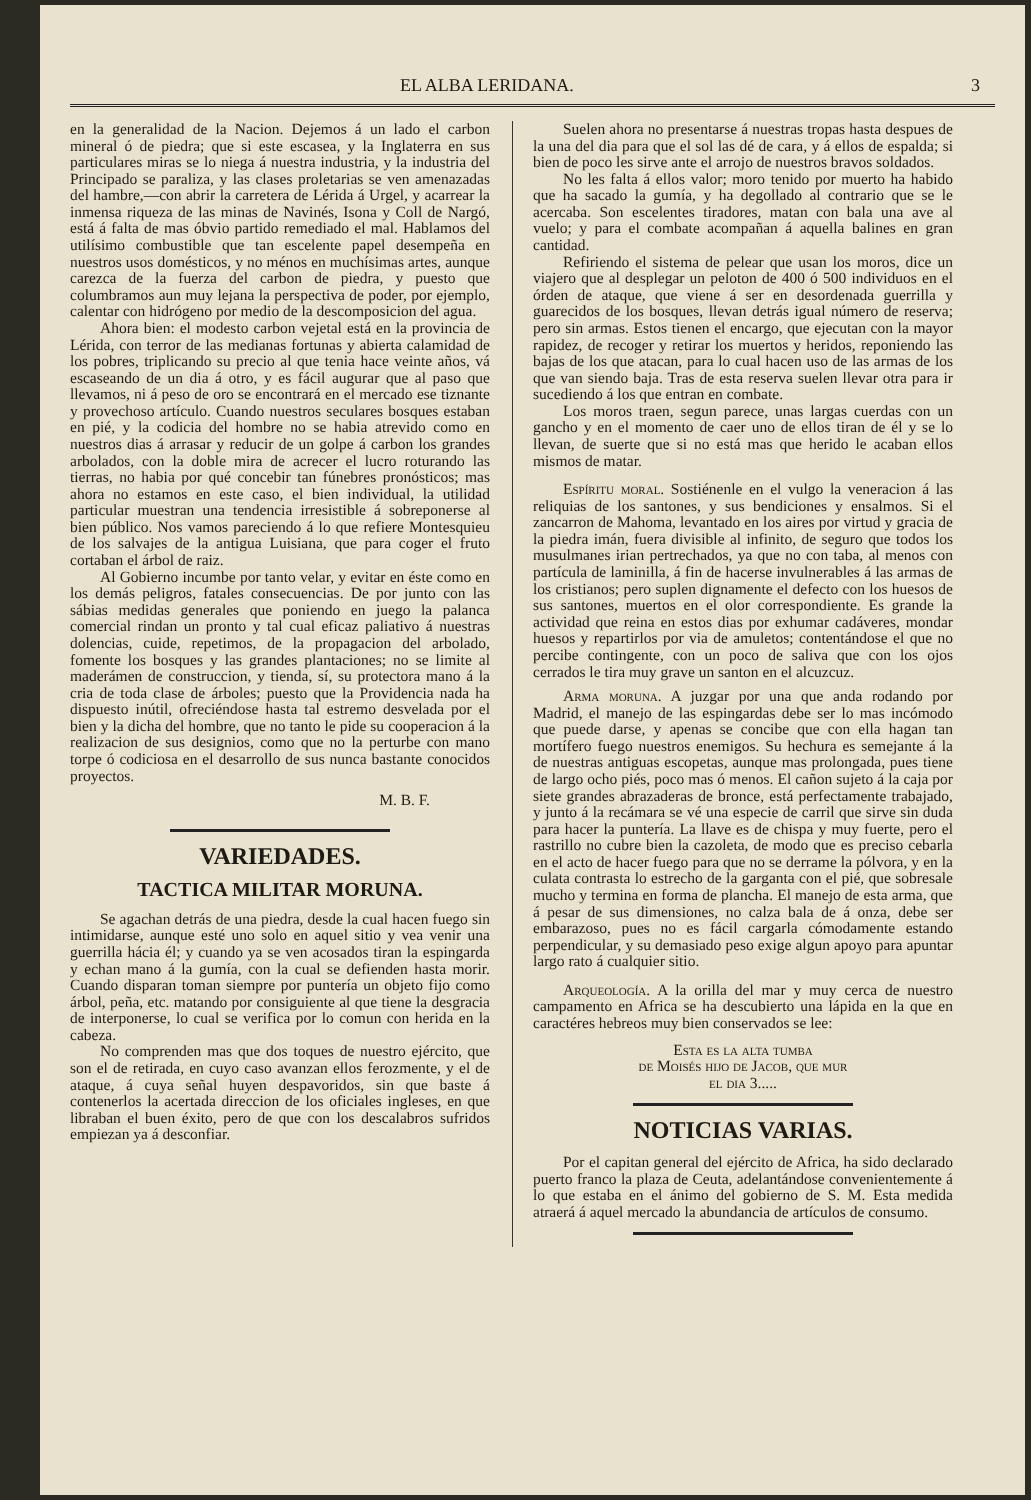EL ALBA LERIDANA. 3
en la generalidad de la Nacion. Dejemos á un lado el carbon mineral ó de piedra; que si este escasea, y la Inglaterra en sus particulares miras se lo niega á nuestra industria, y la industria del Principado se paraliza, y las clases proletarias se ven amenazadas del hambre,—con abrir la carretera de Lérida á Urgel, y acarrear la inmensa riqueza de las minas de Navinés, Isona y Coll de Nargó, está á falta de mas óbvio partido remediado el mal. Hablamos del utilísimo combustible que tan escelente papel desempeña en nuestros usos domésticos, y no ménos en muchísimas artes, aunque carezca de la fuerza del carbon de piedra, y puesto que columbramos aun muy lejana la perspectiva de poder, por ejemplo, calentar con hidrógeno por medio de la descomposicion del agua.
Ahora bien: el modesto carbon vejetal está en la provincia de Lérida, con terror de las medianas fortunas y abierta calamidad de los pobres, triplicando su precio al que tenia hace veinte años, vá escaseando de un dia á otro, y es fácil augurar que al paso que llevamos, ni á peso de oro se encontrará en el mercado ese tiznante y provechoso artículo. Cuando nuestros seculares bosques estaban en pié, y la codicia del hombre no se habia atrevido como en nuestros dias á arrasar y reducir de un golpe á carbon los grandes arbolados, con la doble mira de acrecer el lucro roturando las tierras, no habia por qué concebir tan fúnebres pronósticos; mas ahora no estamos en este caso, el bien individual, la utilidad particular muestran una tendencia irresistible á sobreponerse al bien público. Nos vamos pareciendo á lo que refiere Montesquieu de los salvajes de la antigua Luisiana, que para coger el fruto cortaban el árbol de raiz.
Al Gobierno incumbe por tanto velar, y evitar en éste como en los demás peligros, fatales consecuencias. De por junto con las sábias medidas generales que poniendo en juego la palanca comercial rindan un pronto y tal cual eficaz paliativo á nuestras dolencias, cuide, repetimos, de la propagacion del arbolado, fomente los bosques y las grandes plantaciones; no se limite al maderámen de construccion, y tienda, sí, su protectora mano á la cria de toda clase de árboles; puesto que la Providencia nada ha dispuesto inútil, ofreciéndose hasta tal estremo desvelada por el bien y la dicha del hombre, que no tanto le pide su cooperacion á la realizacion de sus designios, como que no la perturbe con mano torpe ó codiciosa en el desarrollo de sus nunca bastante conocidos proyectos.
M. B. F.
VARIEDADES.
TACTICA MILITAR MORUNA.
Se agachan detrás de una piedra, desde la cual hacen fuego sin intimidarse, aunque esté uno solo en aquel sitio y vea venir una guerrilla hácia él; y cuando ya se ven acosados tiran la espingarda y echan mano á la gumía, con la cual se defienden hasta morir. Cuando disparan toman siempre por puntería un objeto fijo como árbol, peña, etc. matando por consiguiente al que tiene la desgracia de interponerse, lo cual se verifica por lo comun con herida en la cabeza.
No comprenden mas que dos toques de nuestro ejército, que son el de retirada, en cuyo caso avanzan ellos ferozmente, y el de ataque, á cuya señal huyen despavoridos, sin que baste á contenerlos la acertada direccion de los oficiales ingleses, en que libraban el buen éxito, pero de que con los descalabros sufridos empiezan ya á desconfiar.
Suelen ahora no presentarse á nuestras tropas hasta despues de la una del dia para que el sol las dé de cara, y á ellos de espalda; si bien de poco les sirve ante el arrojo de nuestros bravos soldados.
No les falta á ellos valor; moro tenido por muerto ha habido que ha sacado la gumía, y ha degollado al contrario que se le acercaba. Son escelentes tiradores, matan con bala una ave al vuelo; y para el combate acompañan á aquella balines en gran cantidad.
Refiriendo el sistema de pelear que usan los moros, dice un viajero que al desplegar un peloton de 400 ó 500 individuos en el órden de ataque, que viene á ser en desordenada guerrilla y guarecidos de los bosques, llevan detrás igual número de reserva; pero sin armas. Estos tienen el encargo, que ejecutan con la mayor rapidez, de recoger y retirar los muertos y heridos, reponiendo las bajas de los que atacan, para lo cual hacen uso de las armas de los que van siendo baja. Tras de esta reserva suelen llevar otra para ir sucediendo á los que entran en combate.
Los moros traen, segun parece, unas largas cuerdas con un gancho y en el momento de caer uno de ellos tiran de él y se lo llevan, de suerte que si no está mas que herido le acaban ellos mismos de matar.
Espíritu moral. Sostiénenle en el vulgo la veneracion á las reliquias de los santones, y sus bendiciones y ensalmos. Si el zancarron de Mahoma, levantado en los aires por virtud y gracia de la piedra imán, fuera divisible al infinito, de seguro que todos los musulmanes irian pertrechados, ya que no con taba, al menos con partícula de laminilla, á fin de hacerse invulnerables á las armas de los cristianos; pero suplen dignamente el defecto con los huesos de sus santones, muertos en el olor correspondiente. Es grande la actividad que reina en estos dias por exhumar cadáveres, mondar huesos y repartirlos por via de amuletos; contentándose el que no percibe contingente, con un poco de saliva que con los ojos cerrados le tira muy grave un santon en el alcuzcuz.
Arma moruna. A juzgar por una que anda rodando por Madrid, el manejo de las espingardas debe ser lo mas incómodo que puede darse, y apenas se concibe que con ella hagan tan mortífero fuego nuestros enemigos. Su hechura es semejante á la de nuestras antiguas escopetas, aunque mas prolongada, pues tiene de largo ocho piés, poco mas ó menos. El cañon sujeto á la caja por siete grandes abrazaderas de bronce, está perfectamente trabajado, y junto á la recámara se vé una especie de carril que sirve sin duda para hacer la puntería. La llave es de chispa y muy fuerte, pero el rastrillo no cubre bien la cazoleta, de modo que es preciso cebarla en el acto de hacer fuego para que no se derrame la pólvora, y en la culata contrasta lo estrecho de la garganta con el pié, que sobresale mucho y termina en forma de plancha. El manejo de esta arma, que á pesar de sus dimensiones, no calza bala de á onza, debe ser embarazoso, pues no es fácil cargarla cómodamente estando perpendicular, y su demasiado peso exige algun apoyo para apuntar largo rato á cualquier sitio.
Arqueología. A la orilla del mar y muy cerca de nuestro campamento en Africa se ha descubierto una lápida en la que en caractéres hebreos muy bien conservados se lee:
Esta es la alta tumba
de Moisés hijo de Jacob, que mur
el dia 3.....
NOTICIAS VARIAS.
Por el capitan general del ejército de Africa, ha sido declarado puerto franco la plaza de Ceuta, adelantándose convenientemente á lo que estaba en el ánimo del gobierno de S. M. Esta medida atraerá á aquel mercado la abundancia de artículos de consumo.